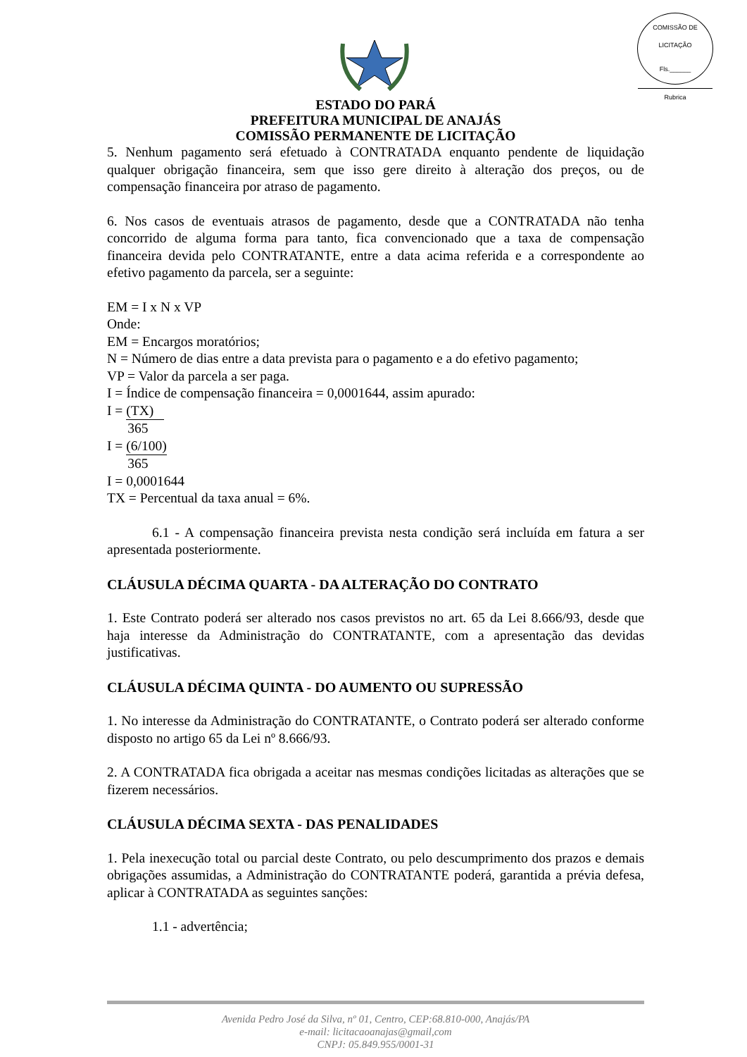COMISSÃO DE LICITAÇÃO
Fls.______
Rubrica
ESTADO DO PARÁ
PREFEITURA MUNICIPAL DE ANAJÁS
COMISSÃO PERMANENTE DE LICITAÇÃO
5. Nenhum pagamento será efetuado à CONTRATADA enquanto pendente de liquidação qualquer obrigação financeira, sem que isso gere direito à alteração dos preços, ou de compensação financeira por atraso de pagamento.
6. Nos casos de eventuais atrasos de pagamento, desde que a CONTRATADA não tenha concorrido de alguma forma para tanto, fica convencionado que a taxa de compensação financeira devida pelo CONTRATANTE, entre a data acima referida e a correspondente ao efetivo pagamento da parcela, ser a seguinte:
EM = I x N x VP
Onde:
EM = Encargos moratórios;
N = Número de dias entre a data prevista para o pagamento e a do efetivo pagamento;
VP = Valor da parcela a ser paga.
I = Índice de compensação financeira = 0,0001644, assim apurado:
I = (TX)
365
I = (6/100)
365
I = 0,0001644
TX = Percentual da taxa anual = 6%.
6.1 - A compensação financeira prevista nesta condição será incluída em fatura a ser apresentada posteriormente.
CLÁUSULA DÉCIMA QUARTA - DA ALTERAÇÃO DO CONTRATO
1. Este Contrato poderá ser alterado nos casos previstos no art. 65 da Lei 8.666/93, desde que haja interesse da Administração do CONTRATANTE, com a apresentação das devidas justificativas.
CLÁUSULA DÉCIMA QUINTA - DO AUMENTO OU SUPRESSÃO
1. No interesse da Administração do CONTRATANTE, o Contrato poderá ser alterado conforme disposto no artigo 65 da Lei nº 8.666/93.
2. A CONTRATADA fica obrigada a aceitar nas mesmas condições licitadas as alterações que se fizerem necessários.
CLÁUSULA DÉCIMA SEXTA - DAS PENALIDADES
1. Pela inexecução total ou parcial deste Contrato, ou pelo descumprimento dos prazos e demais obrigações assumidas, a Administração do CONTRATANTE poderá, garantida a prévia defesa, aplicar à CONTRATADA as seguintes sanções:
1.1 - advertência;
Avenida Pedro José da Silva, nº 01, Centro, CEP:68.810-000, Anajás/PA
e-mail: licitacaoanajas@gmail,com
CNPJ: 05.849.955/0001-31